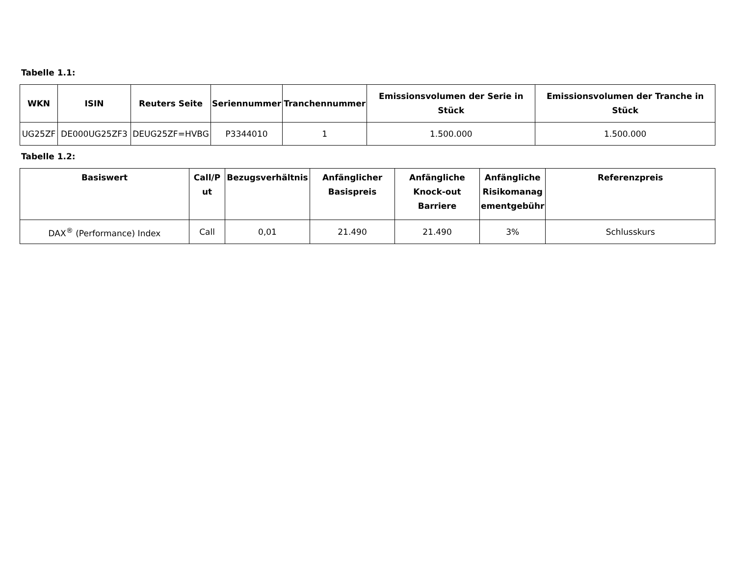Tabelle 1.1:
| WKN | ISIN | Reuters Seite | Seriennummer | Tranchennummer | Emissionsvolumen der Serie in Stück | Emissionsvolumen der Tranche in Stück |
| --- | --- | --- | --- | --- | --- | --- |
| UG25ZF | DE000UG25ZF3 | DEUG25ZF=HVBG | P3344010 | 1 | 1.500.000 | 1.500.000 |
Tabelle 1.2:
| Basiswert | Call/P ut | Bezugsverhältnis | Anfänglicher Basispreis | Anfängliche Knock-out Barriere | Anfängliche Risikomanag ementgebühr | Referenzpreis |
| --- | --- | --- | --- | --- | --- | --- |
| DAX<sup>®</sup> (Performance) Index | Call | 0,01 | 21.490 | 21.490 | 3% | Schlusskurs |